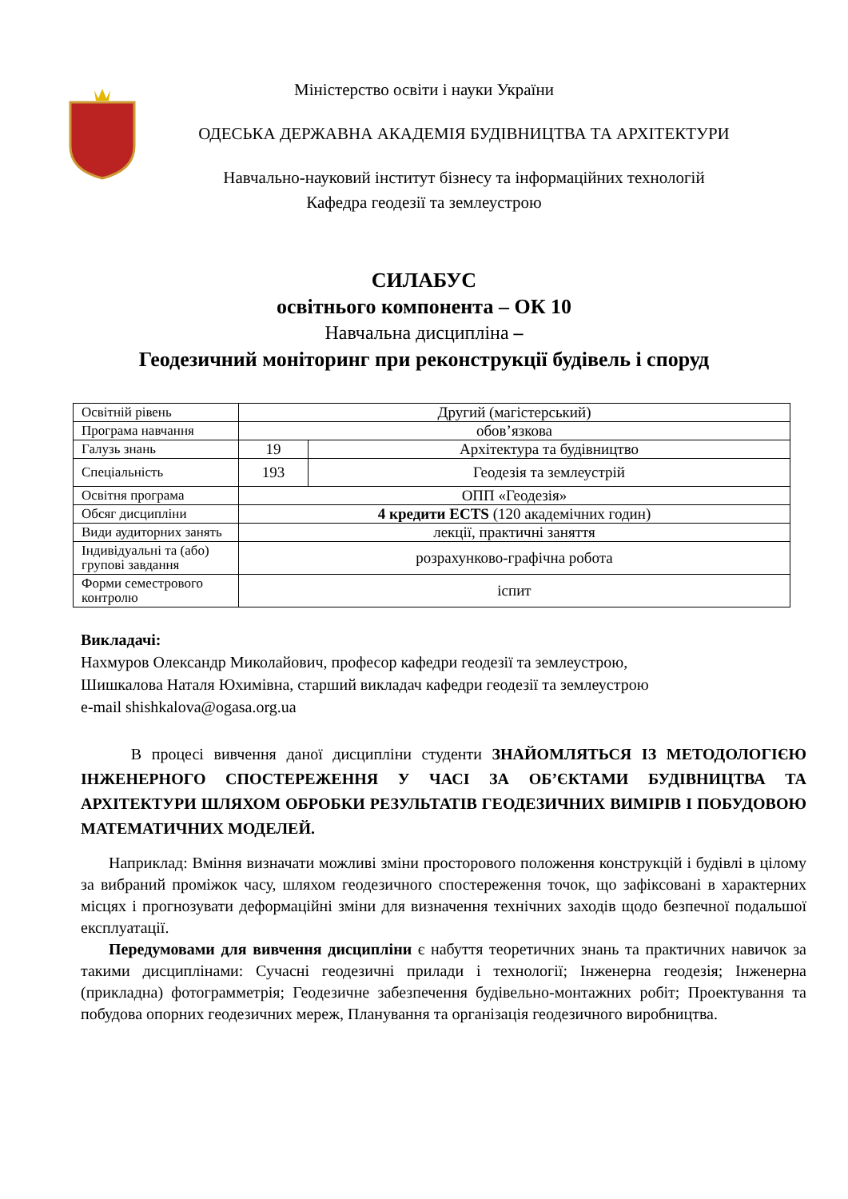Міністерство освіти і науки України
ОДЕСЬКА ДЕРЖАВНА АКАДЕМІЯ БУДІВНИЦТВА ТА АРХІТЕКТУРИ
Навчально-науковий інститут бізнесу та інформаційних технологій
Кафедра геодезії та землеустрою
СИЛАБУС
освітнього компонента – ОК 10
Навчальна дисципліна –
Геодезичний моніторинг при реконструкції будівель і споруд
| Освітній рівень | Другий (магістерський) | |
| Програма навчання | обов’язкова | |
| Галузь знань | 19 | Архітектура та будівництво |
| Спеціальність | 193 | Геодезія та землеустрій |
| Освітня програма | ОПП «Геодезія» | |
| Обсяг дисципліни | 4 кредити ECTS (120 академічних годин) | |
| Види аудиторних занять | лекції, практичні заняття | |
| Індивідуальні та (або) групові завдання | розрахунково-графічна робота | |
| Форми семестрового контролю | іспит | |
Викладачі:
Нахмуров Олександр Миколайович, професор кафедри геодезії та землеустрою,
Шишкалова Наталя Юхимівна, старший викладач кафедри геодезії та землеустрою
e-mail shishkalova@ogasa.org.ua
В процесі вивчення даної дисципліни студенти ЗНАЙОМЛЯТЬСЯ ІЗ МЕТОДОЛОГІЄЮ ІНЖЕНЕРНОГО СПОСТЕРЕЖЕННЯ У ЧАСІ ЗА ОБ’ЄКТАМИ БУДІВНИЦТВА ТА АРХІТЕКТУРИ ШЛЯХОМ ОБРОБКИ РЕЗУЛЬТАТІВ ГЕОДЕЗИЧНИХ ВИМІРІВ І ПОБУДОВОЮ МАТЕМАТИЧНИХ МОДЕЛЕЙ.
Наприклад: Вміння визначати можливі зміни просторового положення конструкцій і будівлі в цілому за вибраний проміжок часу, шляхом геодезичного спостереження точок, що зафіксовані в характерних місцях і прогнозувати деформаційні зміни для визначення технічних заходів щодо безпечної подальшої експлуатації.
Передумовами для вивчення дисципліни є набуття теоретичних знань та практичних навичок за такими дисциплінами: Сучасні геодезичні прилади і технології; Інженерна геодезія; Інженерна (прикладна) фотограмметрія; Геодезичне забезпечення будівельно-монтажних робіт; Проектування та побудова опорних геодезичних мереж, Планування та організація геодезичного виробництва.